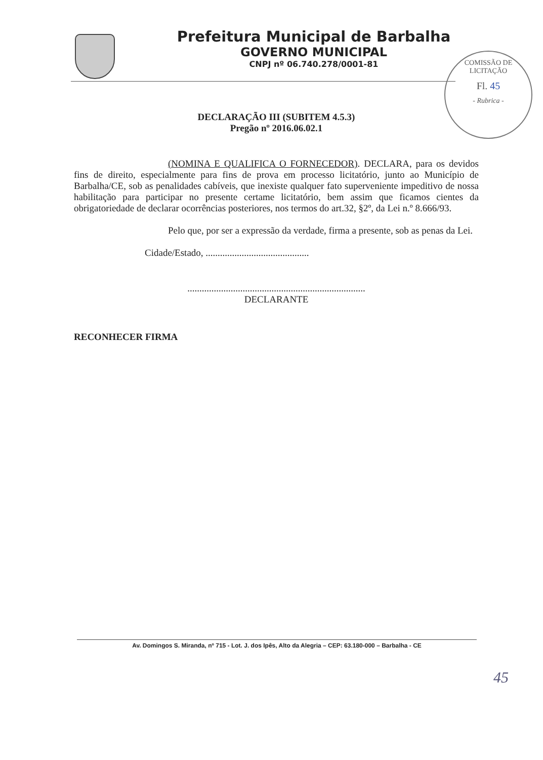Prefeitura Municipal de Barbalha
GOVERNO MUNICIPAL
CNPJ nº 06.740.278/0001-81
COMISSÃO DE LICITAÇÃO
Fl. 45
- Rubrica -
DECLARAÇÃO III (SUBITEM 4.5.3)
Pregão nº 2016.06.02.1
(NOMINA E QUALIFICA O FORNECEDOR). DECLARA, para os devidos fins de direito, especialmente para fins de prova em processo licitatório, junto ao Município de Barbalha/CE, sob as penalidades cabíveis, que inexiste qualquer fato superveniente impeditivo de nossa habilitação para participar no presente certame licitatório, bem assim que ficamos cientes da obrigatoriedade de declarar ocorrências posteriores, nos termos do art.32, §2º, da Lei n.º 8.666/93.
Pelo que, por ser a expressão da verdade, firma a presente, sob as penas da Lei.
Cidade/Estado, ...........................................
..........................................................................
DECLARANTE
RECONHECER FIRMA
Av. Domingos S. Miranda, nº 715 - Lot. J. dos Ipês, Alto da Alegria – CEP: 63.180-000 – Barbalha - CE
45